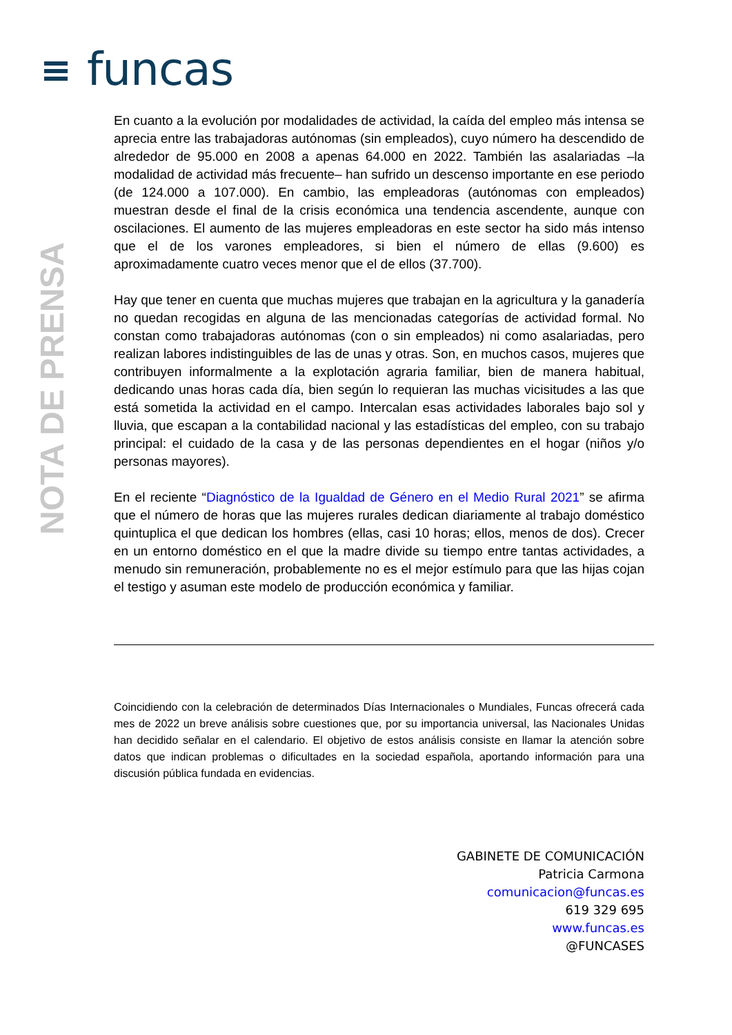funcas
NOTA DE PRENSA
En cuanto a la evolución por modalidades de actividad, la caída del empleo más intensa se aprecia entre las trabajadoras autónomas (sin empleados), cuyo número ha descendido de alrededor de 95.000 en 2008 a apenas 64.000 en 2022. También las asalariadas –la modalidad de actividad más frecuente– han sufrido un descenso importante en ese periodo (de 124.000 a 107.000). En cambio, las empleadoras (autónomas con empleados) muestran desde el final de la crisis económica una tendencia ascendente, aunque con oscilaciones. El aumento de las mujeres empleadoras en este sector ha sido más intenso que el de los varones empleadores, si bien el número de ellas (9.600) es aproximadamente cuatro veces menor que el de ellos (37.700).
Hay que tener en cuenta que muchas mujeres que trabajan en la agricultura y la ganadería no quedan recogidas en alguna de las mencionadas categorías de actividad formal. No constan como trabajadoras autónomas (con o sin empleados) ni como asalariadas, pero realizan labores indistinguibles de las de unas y otras. Son, en muchos casos, mujeres que contribuyen informalmente a la explotación agraria familiar, bien de manera habitual, dedicando unas horas cada día, bien según lo requieran las muchas vicisitudes a las que está sometida la actividad en el campo. Intercalan esas actividades laborales bajo sol y lluvia, que escapan a la contabilidad nacional y las estadísticas del empleo, con su trabajo principal: el cuidado de la casa y de las personas dependientes en el hogar (niños y/o personas mayores).
En el reciente “Diagnóstico de la Igualdad de Género en el Medio Rural 2021” se afirma que el número de horas que las mujeres rurales dedican diariamente al trabajo doméstico quintuplica el que dedican los hombres (ellas, casi 10 horas; ellos, menos de dos). Crecer en un entorno doméstico en el que la madre divide su tiempo entre tantas actividades, a menudo sin remuneración, probablemente no es el mejor estímulo para que las hijas cojan el testigo y asuman este modelo de producción económica y familiar.
Coincidiendo con la celebración de determinados Días Internacionales o Mundiales, Funcas ofrecerá cada mes de 2022 un breve análisis sobre cuestiones que, por su importancia universal, las Nacionales Unidas han decidido señalar en el calendario. El objetivo de estos análisis consiste en llamar la atención sobre datos que indican problemas o dificultades en la sociedad española, aportando información para una discusión pública fundada en evidencias.
GABINETE DE COMUNICACIÓN
Patricia Carmona
comunicacion@funcas.es
619 329 695
www.funcas.es
@FUNCASES